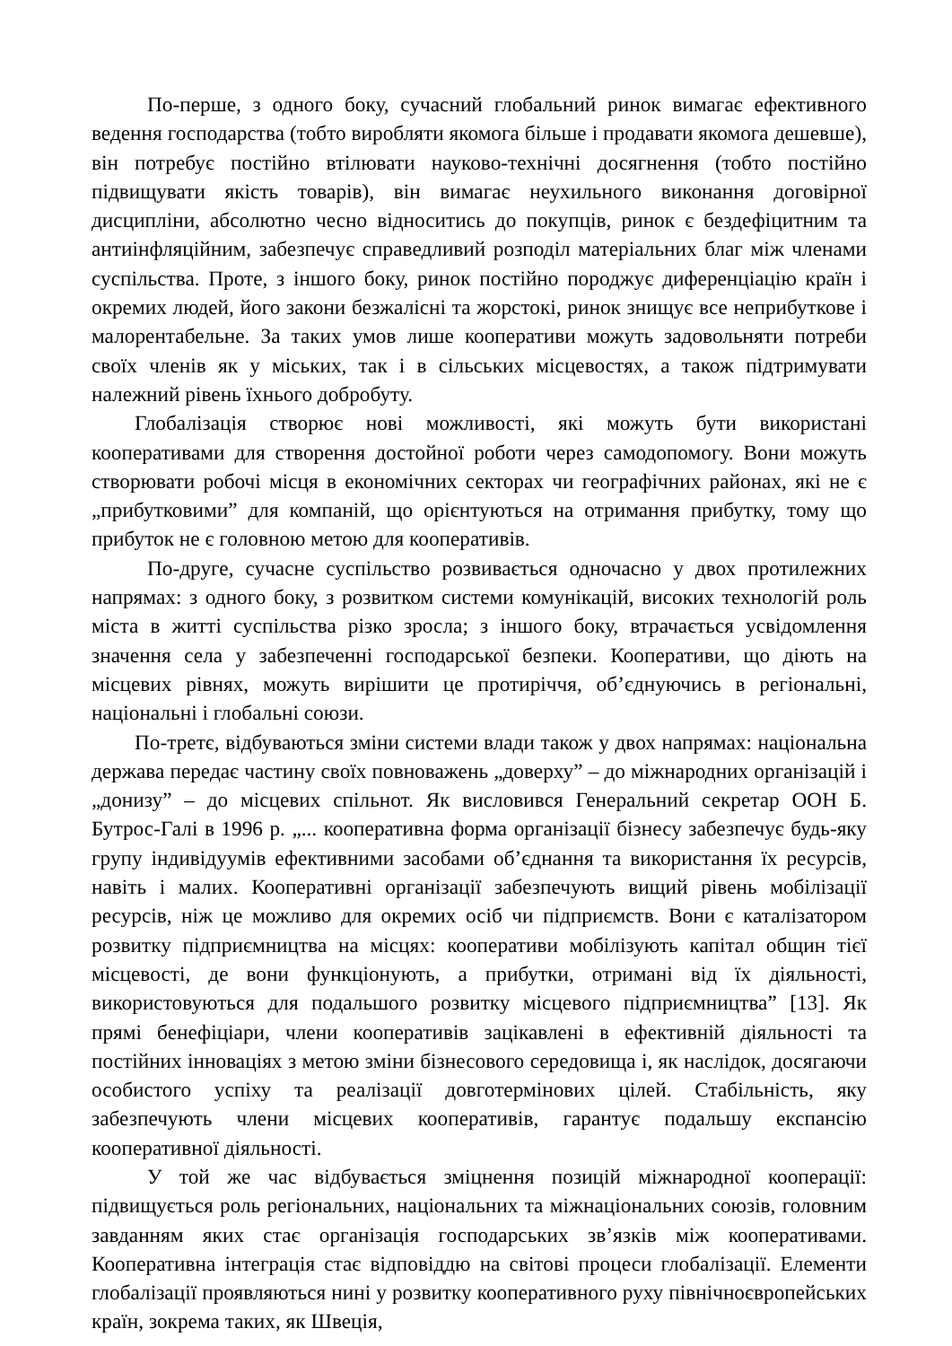По-перше, з одного боку, сучасний глобальний ринок вимагає ефективного ведення господарства (тобто виробляти якомога більше і продавати якомога дешевше), він потребує постійно втілювати науково-технічні досягнення (тобто постійно підвищувати якість товарів), він вимагає неухильного виконання договірної дисципліни, абсолютно чесно відноситись до покупців, ринок є бездефіцитним та антиінфляційним, забезпечує справедливий розподіл матеріальних благ між членами суспільства. Проте, з іншого боку, ринок постійно породжує диференціацію країн і окремих людей, його закони безжалісні та жорстокі, ринок знищує все неприбуткове і малорентабельне. За таких умов лише кооперативи можуть задовольняти потреби своїх членів як у міських, так і в сільських місцевостях, а також підтримувати належний рівень їхнього добробуту.
Глобалізація створює нові можливості, які можуть бути використані кооперативами для створення достойної роботи через самодопомогу. Вони можуть створювати робочі місця в економічних секторах чи географічних районах, які не є „прибутковими” для компаній, що орієнтуються на отримання прибутку, тому що прибуток не є головною метою для кооперативів.
По-друге, сучасне суспільство розвивається одночасно у двох протилежних напрямах: з одного боку, з розвитком системи комунікацій, високих технологій роль міста в житті суспільства різко зросла; з іншого боку, втрачається усвідомлення значення села у забезпеченні господарської безпеки. Кооперативи, що діють на місцевих рівнях, можуть вирішити це протиріччя, об’єднуючись в регіональні, національні і глобальні союзи.
По-третє, відбуваються зміни системи влади також у двох напрямах: національна держава передає частину своїх повноважень „доверху” – до міжнародних організацій і „донизу” – до місцевих спільнот. Як висловився Генеральний секретар ООН Б. Бутрос-Галі в 1996 р. „... кооперативна форма організації бізнесу забезпечує будь-яку групу індивідуумів ефективними засобами об’єднання та використання їх ресурсів, навіть і малих. Кооперативні організації забезпечують вищий рівень мобілізації ресурсів, ніж це можливо для окремих осіб чи підприємств. Вони є каталізатором розвитку підприємництва на місцях: кооперативи мобілізують капітал общин тієї місцевості, де вони функціонують, а прибутки, отримані від їх діяльності, використовуються для подальшого розвитку місцевого підприємництва” [13]. Як прямі бенефіціари, члени кооперативів зацікавлені в ефективній діяльності та постійних інноваціях з метою зміни бізнесового середовища і, як наслідок, досягаючи особистого успіху та реалізації довготермінових цілей. Стабільність, яку забезпечують члени місцевих кооперативів, гарантує подальшу експансію кооперативної діяльності.
У той же час відбувається зміцнення позицій міжнародної кооперації: підвищується роль регіональних, національних та міжнаціональних союзів, головним завданням яких стає організація господарських зв’язків між кооперативами. Кооперативна інтеграція стає відповіддю на світові процеси глобалізації. Елементи глобалізації проявляються нині у розвитку кооперативного руху північноєвропейських країн, зокрема таких, як Швеція,